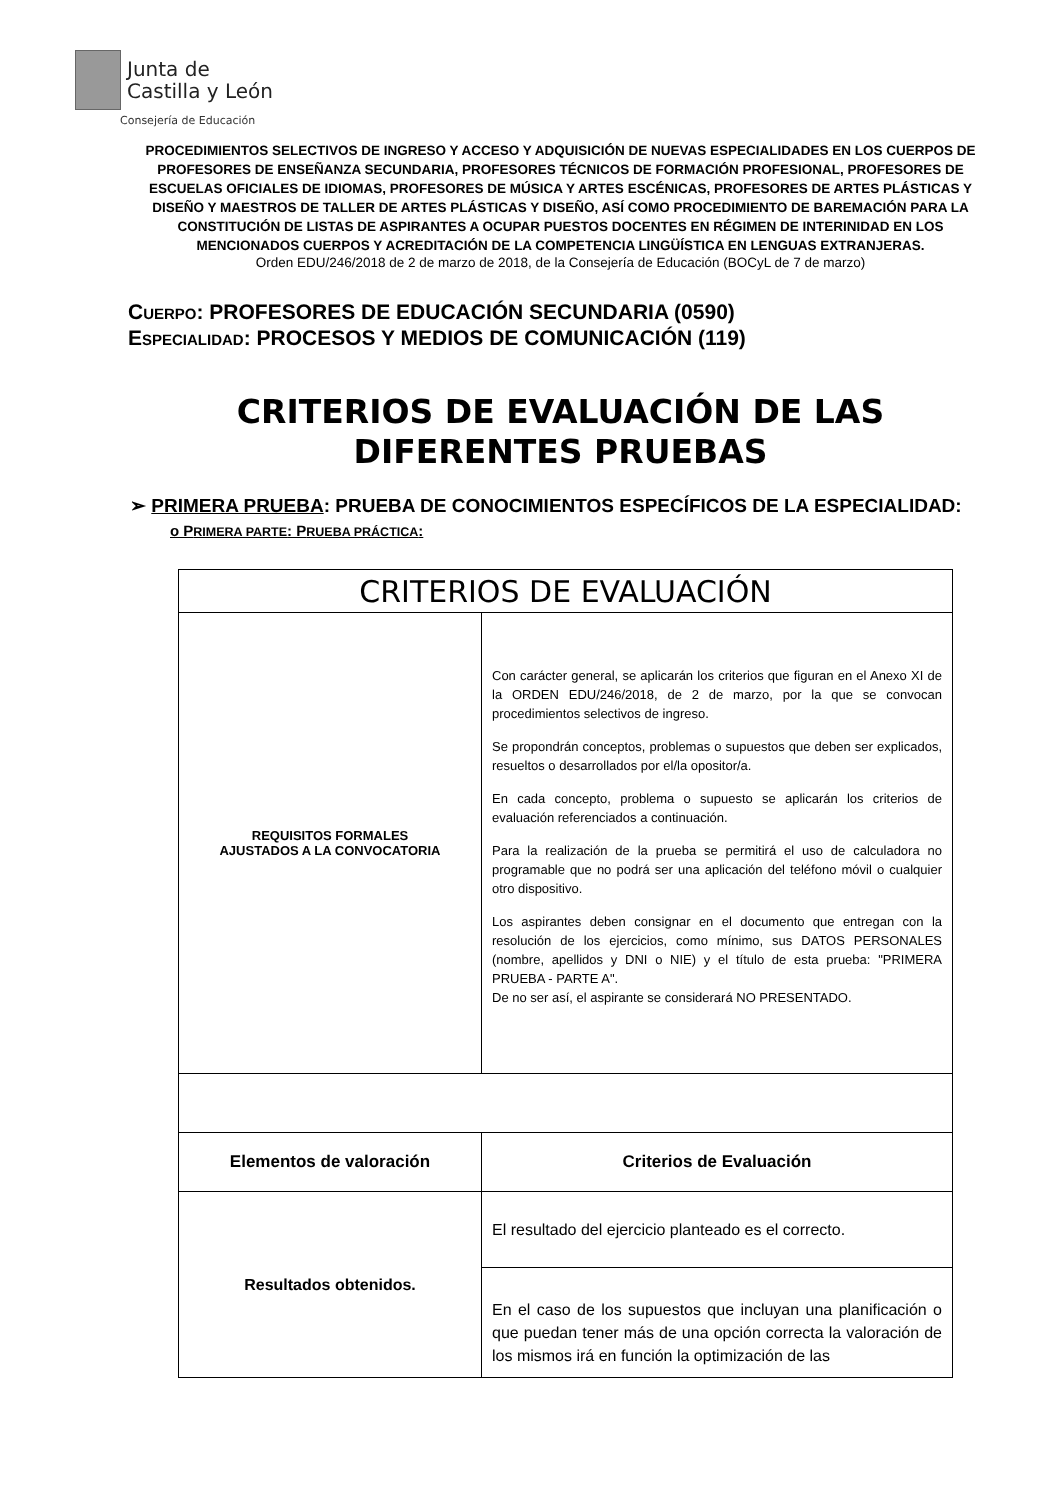Junta de
Castilla y León
Consejería de Educación
PROCEDIMIENTOS SELECTIVOS DE INGRESO Y ACCESO Y ADQUISICIÓN DE NUEVAS ESPECIALIDADES EN LOS CUERPOS DE PROFESORES DE ENSEÑANZA SECUNDARIA, PROFESORES TÉCNICOS DE FORMACIÓN PROFESIONAL, PROFESORES DE ESCUELAS OFICIALES DE IDIOMAS, PROFESORES DE MÚSICA Y ARTES ESCÉNICAS, PROFESORES DE ARTES PLÁSTICAS Y DISEÑO Y MAESTROS DE TALLER DE ARTES PLÁSTICAS Y DISEÑO, ASÍ COMO PROCEDIMIENTO DE BAREMACIÓN PARA LA CONSTITUCIÓN DE LISTAS DE ASPIRANTES A OCUPAR PUESTOS DOCENTES EN RÉGIMEN DE INTERINIDAD EN LOS MENCIONADOS CUERPOS Y ACREDITACIÓN DE LA COMPETENCIA LINGÜÍSTICA EN LENGUAS EXTRANJERAS.
Orden EDU/246/2018 de 2 de marzo de 2018, de la Consejería de Educación (BOCyL de 7 de marzo)
CUERPO: PROFESORES DE EDUCACIÓN SECUNDARIA (0590)
ESPECIALIDAD: PROCESOS Y MEDIOS DE COMUNICACIÓN (119)
CRITERIOS DE EVALUACIÓN DE LAS DIFERENTES PRUEBAS
➢ PRIMERA PRUEBA: PRUEBA DE CONOCIMIENTOS ESPECÍFICOS DE LA ESPECIALIDAD:
o PRIMERA PARTE: PRUEBA PRÁCTICA:
| CRITERIOS DE EVALUACIÓN | |
| --- | --- |
| REQUISITOS FORMALES AJUSTADOS A LA CONVOCATORIA | Con carácter general, se aplicarán los criterios que figuran en el Anexo XI de la ORDEN EDU/246/2018, de 2 de marzo, por la que se convocan procedimientos selectivos de ingreso. Se propondrán conceptos, problemas o supuestos que deben ser explicados, resueltos o desarrollados por el/la opositor/a. En cada concepto, problema o supuesto se aplicarán los criterios de evaluación referenciados a continuación. Para la realización de la prueba se permitirá el uso de calculadora no programable que no podrá ser una aplicación del teléfono móvil o cualquier otro dispositivo. Los aspirantes deben consignar en el documento que entregan con la resolución de los ejercicios, como mínimo, sus DATOS PERSONALES (nombre, apellidos y DNI o NIE) y el título de esta prueba: "PRIMERA PRUEBA - PARTE A". De no ser así, el aspirante se considerará NO PRESENTADO. |
| Elementos de valoración | Criterios de Evaluación |
| Resultados obtenidos. | El resultado del ejercicio planteado es el correcto. |
| | En el caso de los supuestos que incluyan una planificación o que puedan tener más de una opción correcta la valoración de los mismos irá en función la optimización de las |